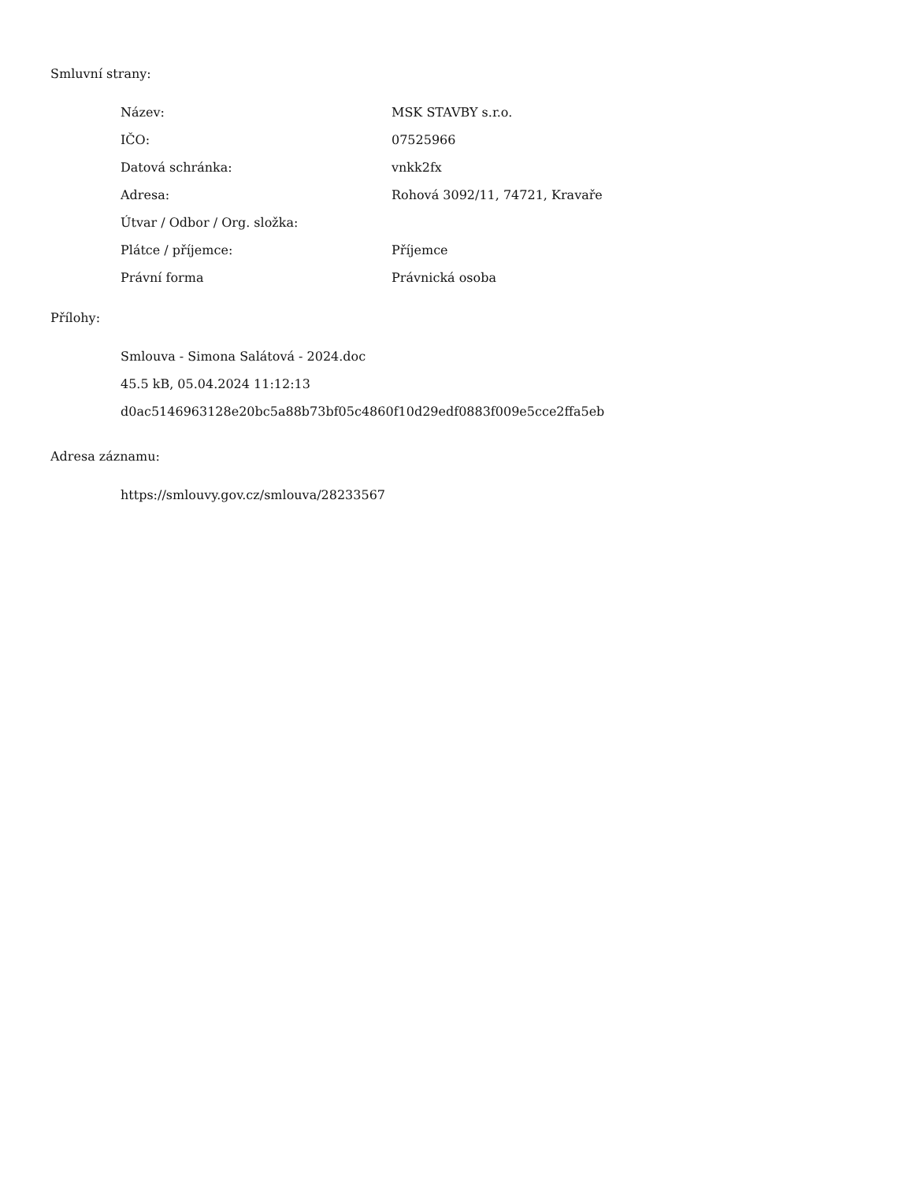Smluvní strany:
| Název: | MSK STAVBY s.r.o. |
| IČO: | 07525966 |
| Datová schránka: | vnkk2fx |
| Adresa: | Rohová 3092/11, 74721, Kravaře |
| Útvar / Odbor / Org. složka: | |
| Plátce / příjemce: | Příjemce |
| Právní forma | Právnická osoba |
Přílohy:
Smlouva - Simona Salátová - 2024.doc
45.5 kB, 05.04.2024 11:12:13
d0ac5146963128e20bc5a88b73bf05c4860f10d29edf0883f009e5cce2ffa5eb
Adresa záznamu:
https://smlouvy.gov.cz/smlouva/28233567